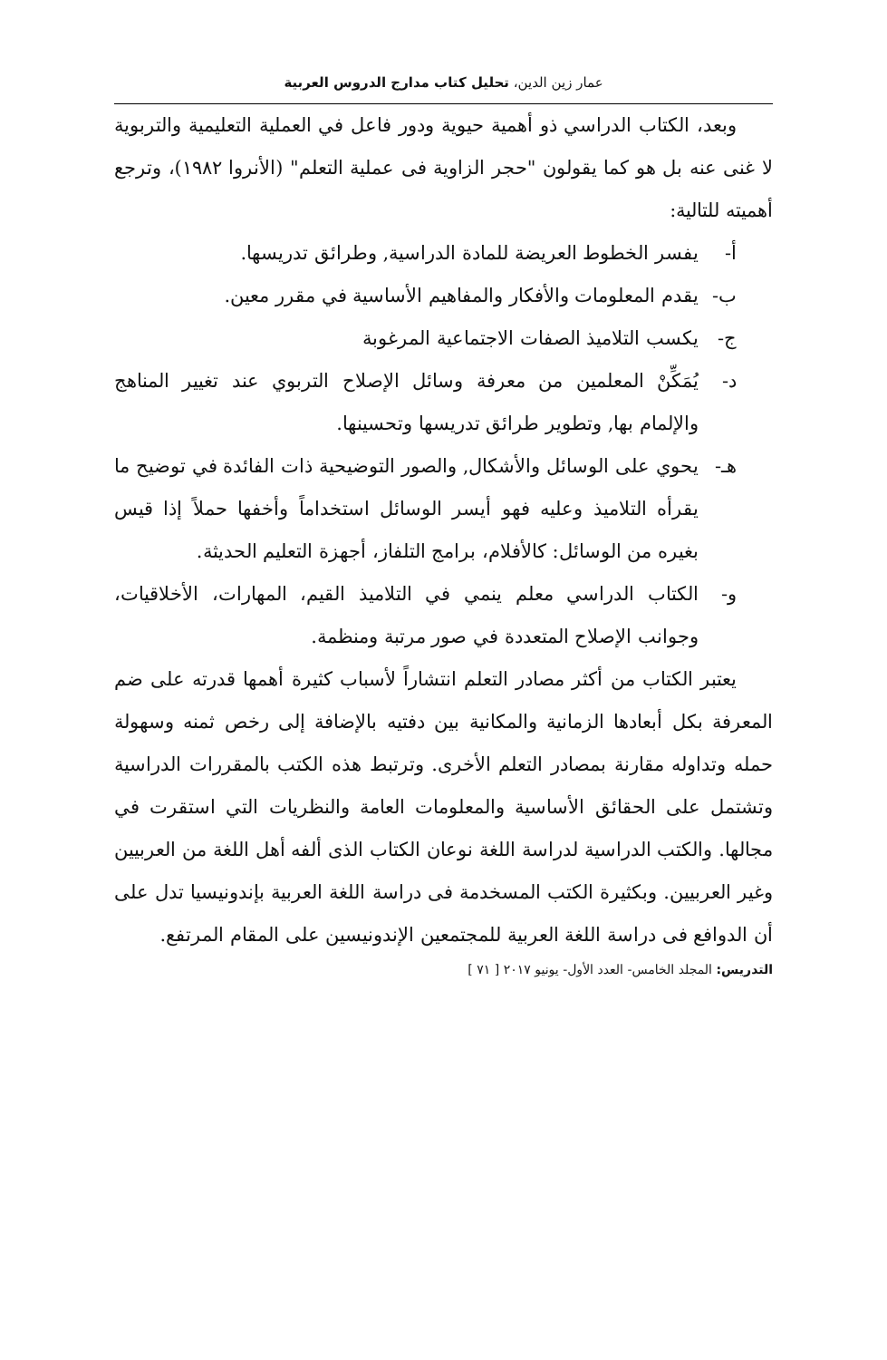عمار زين الدين، تحليل كتاب مدارج الدروس العربية
وبعد، الكتاب الدراسي ذو أهمية حيوية ودور فاعل في العملية التعليمية والتربوية لا غنى عنه بل هو كما يقولون "حجر الزاوية فى عملية التعلم" (الأنروا ١٩٨٢)، وترجع أهميته للتالية:
أ- يفسر الخطوط العريضة للمادة الدراسية, وطرائق تدريسها.
ب- يقدم المعلومات والأفكار والمفاهيم الأساسية في مقرر معين.
ج- يكسب التلاميذ الصفات الاجتماعية المرغوبة
د- يُمَكِّنْ المعلمين من معرفة وسائل الإصلاح التربوي عند تغيير المناهج والإلمام بها, وتطوير طرائق تدريسها وتحسينها.
هـ- يحوي على الوسائل والأشكال, والصور التوضيحية ذات الفائدة في توضيح ما يقرأه التلاميذ وعليه فهو أيسر الوسائل استخداماً وأخفها حملاً إذا قيس بغيره من الوسائل: كالأفلام، برامج التلفاز، أجهزة التعليم الحديثة.
و- الكتاب الدراسي معلم ينمي في التلاميذ القيم، المهارات، الأخلاقيات، وجوانب الإصلاح المتعددة في صور مرتبة ومنظمة.
يعتبر الكتاب من أكثر مصادر التعلم انتشاراً لأسباب كثيرة أهمها قدرته على ضم المعرفة بكل أبعادها الزمانية والمكانية بين دفتيه بالإضافة إلى رخص ثمنه وسهولة حمله وتداوله مقارنة بمصادر التعلم الأخرى. وترتبط هذه الكتب بالمقررات الدراسية وتشتمل على الحقائق الأساسية والمعلومات العامة والنظريات التي استقرت في مجالها. والكتب الدراسية لدراسة اللغة نوعان الكتاب الذى ألفه أهل اللغة من العربيين وغير العربيين. وبكثيرة الكتب المسخدمة فى دراسة اللغة العربية بإندونيسيا تدل على أن الدوافع فى دراسة اللغة العربية للمجتمعين الإندونيسين على المقام المرتفع.
التدريس: المجلد الخامس- العدد الأول- يونيو ٢٠١٧ [ ٧١ ]